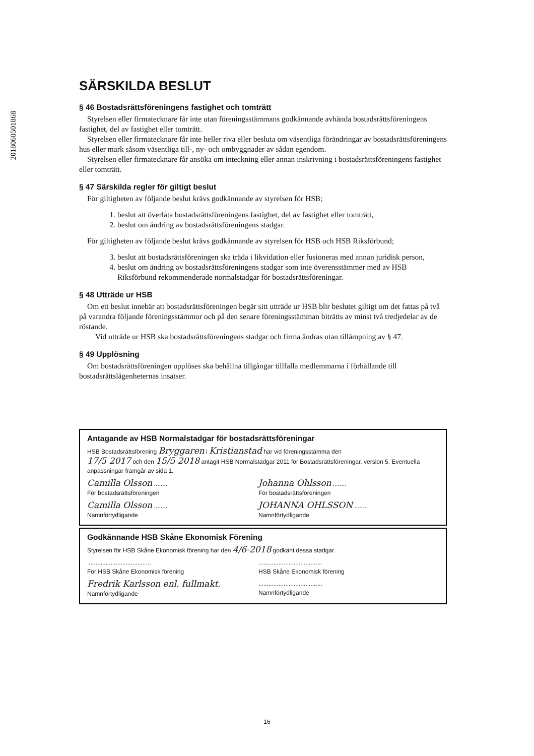201806050186​8
SÄRSKILDA BESLUT
§ 46 Bostadsrättsföreningens fastighet och tomträtt
Styrelsen eller firmatecknare får inte utan föreningsstämmans godkännande avhända bostadsrättsföreningens fastighet, del av fastighet eller tomträtt.
Styrelsen eller firmatecknare får inte heller riva eller besluta om väsentliga förändringar av bostadsrättsföreningens hus eller mark såsom väsentliga till-, ny- och ombyggnader av sådan egendom.
Styrelsen eller firmatecknare får ansöka om inteckning eller annan inskrivning i bostadsrättsföreningens fastighet eller tomträtt.
§ 47 Särskilda regler för giltigt beslut
För giltigheten av följande beslut krävs godkännande av styrelsen för HSB;
1. beslut att överlåta bostadsrättsföreningens fastighet, del av fastighet eller tomträtt,
2. beslut om ändring av bostadsrättsföreningens stadgar.
För giltigheten av följande beslut krävs godkännande av styrelsen för HSB och HSB Riksförbund;
3. beslut att bostadsrättsföreningen ska träda i likvidation eller fusioneras med annan juridisk person,
4. beslut om ändring av bostadsrättsföreningens stadgar som inte överensstämmer med av HSB Riksförbund rekommenderade normalstadgar för bostadsrättsföreningar.
§ 48 Utträde ur HSB
Om ett beslut innebär att bostadsrättsföreningen begär sitt utträde ur HSB blir beslutet giltigt om det fattas på två på varandra följande föreningsstämmor och på den senare föreningsstämman biträtts av minst två tredjedelar av de röstande.
Vid utträde ur HSB ska bostadsrättsföreningens stadgar och firma ändras utan tillämpning av § 47.
§ 49 Upplösning
Om bostadsrättsföreningen upplöses ska behållna tillgångar tillfalla medlemmarna i förhållande till bostadsrättslägenheternas insatser.
Antagande av HSB Normalstadgar för bostadsrättsföreningar
HSB Bostadsrättsförening Bryggaren i Kristianstad har vid föreningsstämma den
17/5 2017 och den 15/5 2018 antagit HSB Normalstadgar 2011 för Bostadsrättsföreningar, version 5. Eventuella anpassningar framgår av sida 1.
Camilla Olsson ........
För bostadsrättsföreningen
Johanna Ohlsson ........
För bostadsrättsföreningen
Camilla Olsson ........
Namnförtydligande
JOHANNA OHLSSON ........
Namnförtydligande
Godkännande HSB Skåne Ekonomisk Förening
Styrelsen för HSB Skåne Ekonomisk förening har den 4/6-2018 godkänt dessa stadgar.
......................................
För HSB Skåne Ekonomisk förening
......................................
HSB Skåne Ekonomisk förening
Fredrik Karlsson enl. fullmakt.
Namnförtydligande
......................................
Namnförtydligande
16